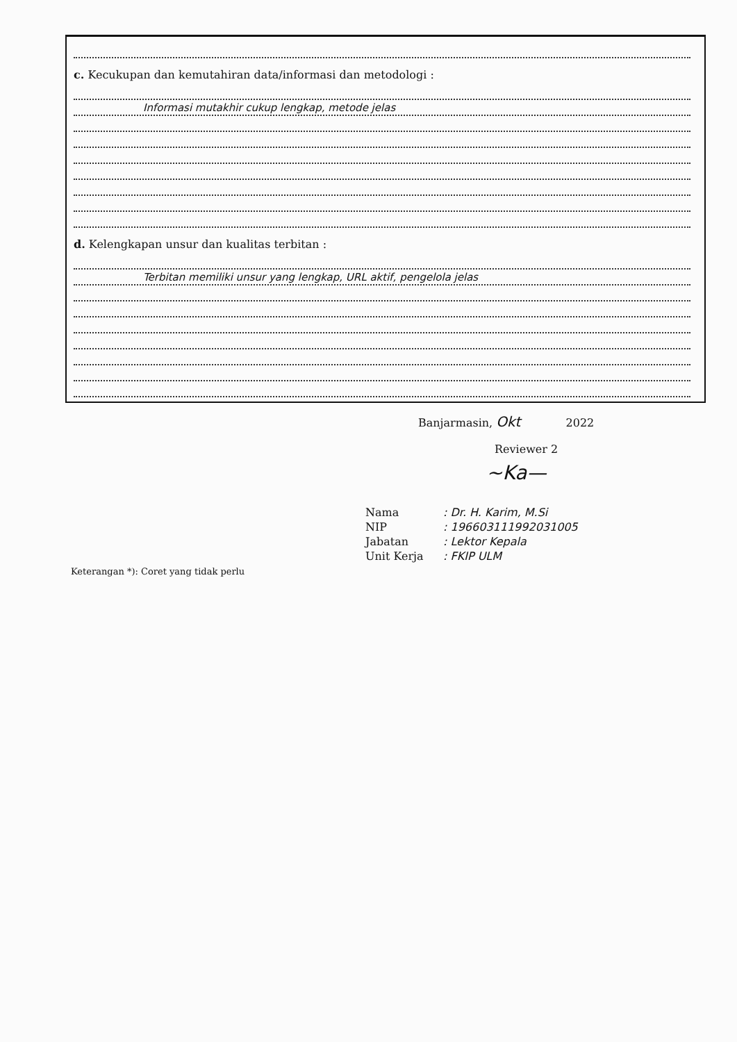c. Kecukupan dan kemutahiran data/informasi dan metodologi :
Informasi mutakhir cukup lengkap, metode jelas
d. Kelengkapan unsur dan kualitas terbitan :
Terbitan memiliki unsur yang lengkap, URL aktif, pengelola jelas
Banjarmasin, Okt 2022
Reviewer 2
~Ka—
| Nama | : Dr. H. Karim, M.Si |
| NIP | : 196603111992031005 |
| Jabatan | : Lektor Kepala |
| Unit Kerja | : FKIP ULM |
Keterangan *): Coret yang tidak perlu